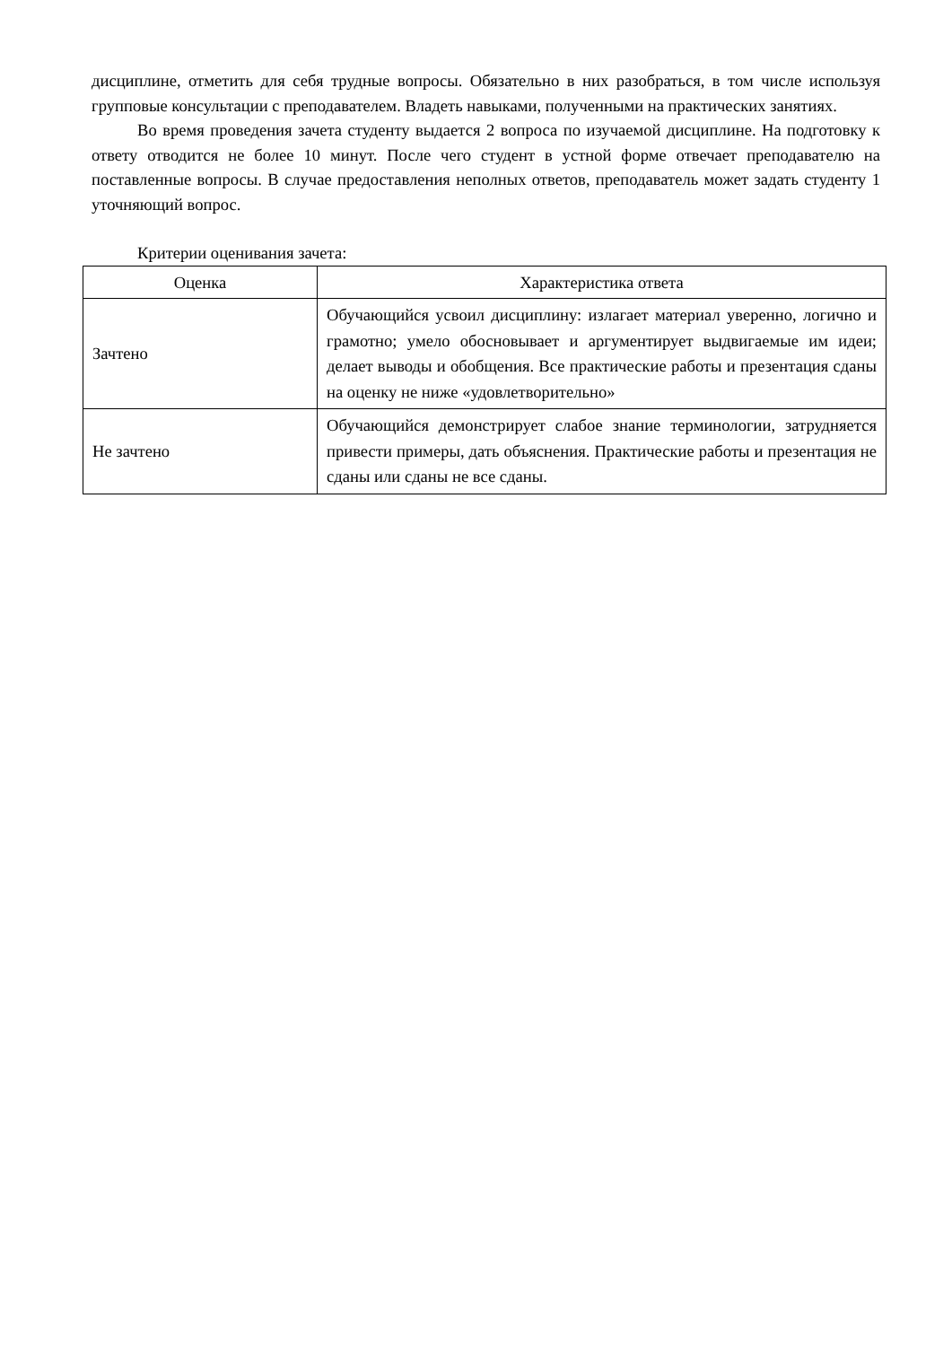дисциплине, отметить для себя трудные вопросы. Обязательно в них разобраться, в том числе используя групповые консультации с преподавателем. Владеть навыками, полученными на практических занятиях.
Во время проведения зачета студенту выдается 2 вопроса по изучаемой дисциплине. На подготовку к ответу отводится не более 10 минут. После чего студент в устной форме отвечает преподавателю на поставленные вопросы. В случае предоставления неполных ответов, преподаватель может задать студенту 1 уточняющий вопрос.
Критерии оценивания зачета:
| Оценка | Характеристика ответа |
| --- | --- |
| Зачтено | Обучающийся усвоил дисциплину: излагает материал уверенно, логично и грамотно; умело обосновывает и аргументирует выдвигаемые им идеи; делает выводы и обобщения. Все практические работы и презентация сданы на оценку не ниже «удовлетворительно» |
| Не зачтено | Обучающийся демонстрирует слабое знание терминологии, затрудняется привести примеры, дать объяснения. Практические работы и презентация не сданы или сданы не все сданы. |